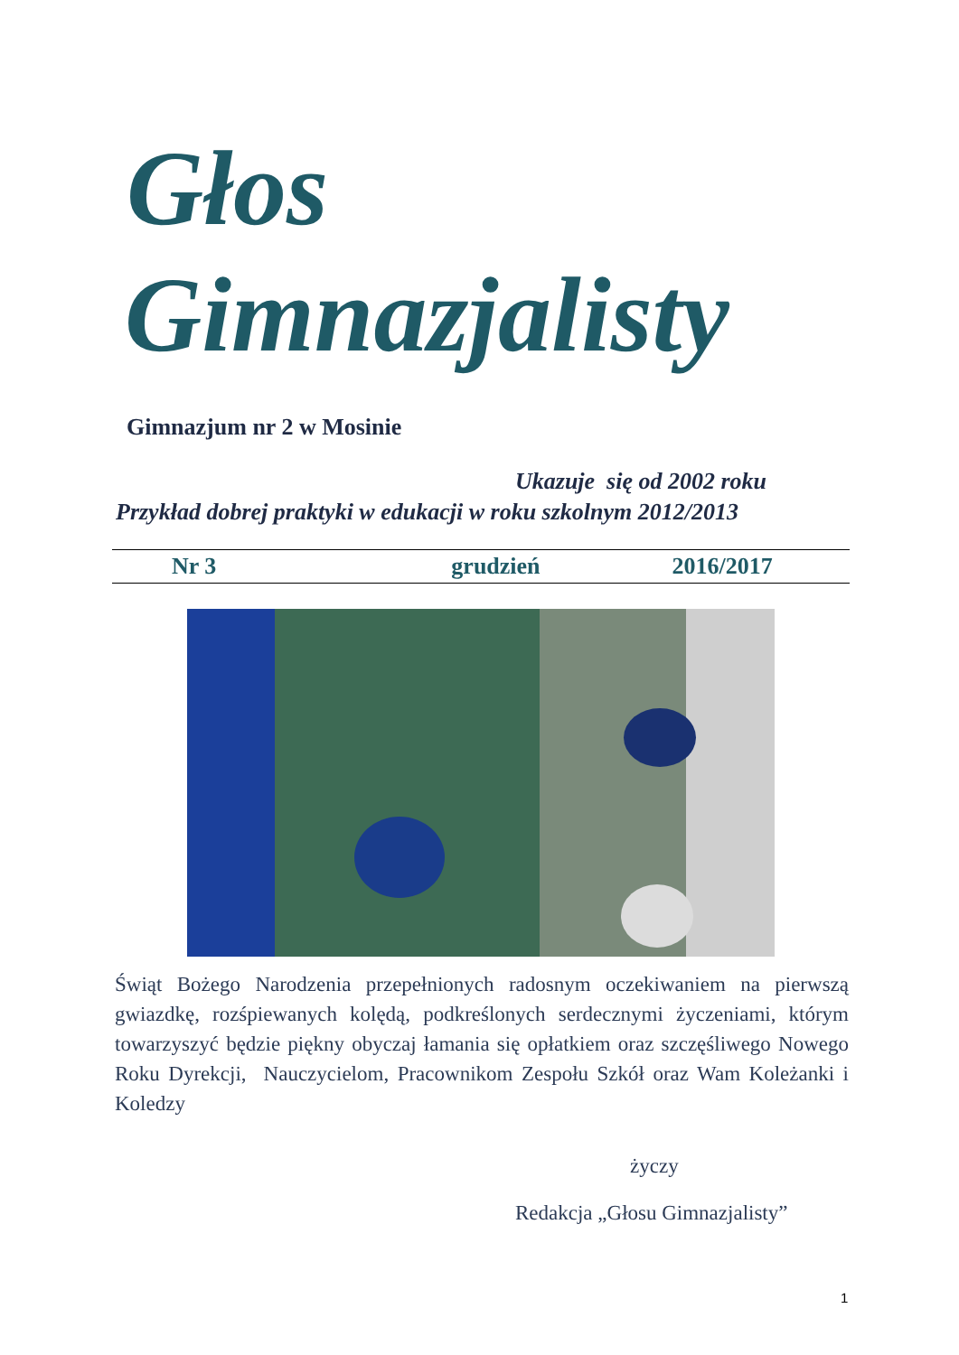Głos
Gimnazjalisty
Gimnazjum nr 2 w Mosinie
Ukazuje się od 2002 roku
Przykład dobrej praktyki w edukacji w roku szkolnym 2012/2013
Nr 3 grudzień 2016/2017
Świąt Bożego Narodzenia przepełnionych radosnym oczekiwaniem na pierwszą gwiazdkę, rozśpiewanych kolędą, podkreślonych serdecznymi życzeniami, którym towarzyszyć będzie piękny obyczaj łamania się opłatkiem oraz szczęśliwego Nowego Roku Dyrekcji, Nauczycielom, Pracownikom Zespołu Szkół oraz Wam Koleżanki i Koledzy
życzy
Redakcja „Głosu Gimnazjalisty”
1